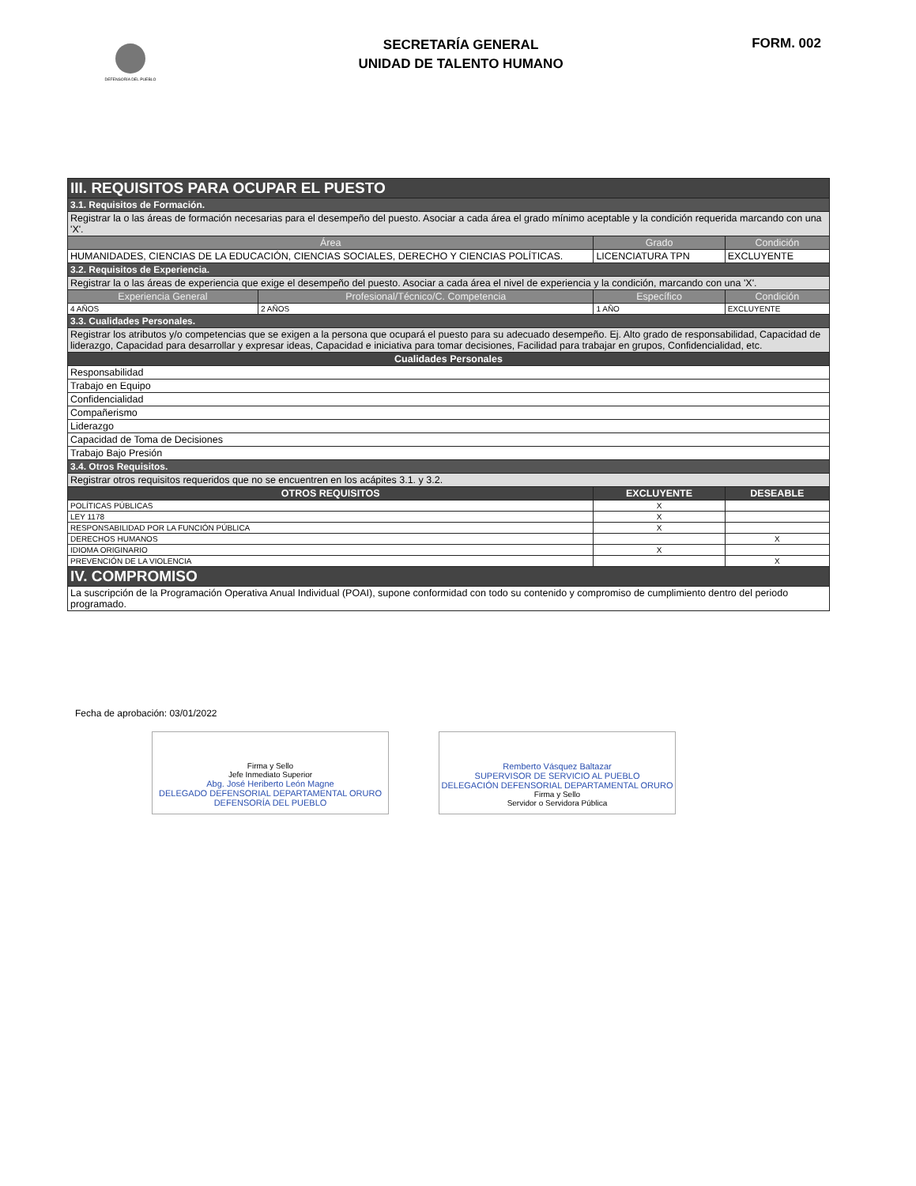DEFENSORÍA DEL PUEBLO
SECRETARÍA GENERAL
UNIDAD DE TALENTO HUMANO
FORM. 002
| III. REQUISITOS PARA OCUPAR EL PUESTO | | | |
| 3.1. Requisitos de Formación. | | | |
| Registrar la o las áreas de formación necesarias para el desempeño del puesto. Asociar a cada área el grado mínimo aceptable y la condición requerida marcando con una 'X'. | | | |
| Área | | Grado | Condición |
| HUMANIDADES, CIENCIAS DE LA EDUCACIÓN, CIENCIAS SOCIALES, DERECHO Y CIENCIAS POLÍTICAS. | | LICENCIATURA TPN | EXCLUYENTE |
| 3.2. Requisitos de Experiencia. | | | |
| Registrar la o las áreas de experiencia que exige el desempeño del puesto. Asociar a cada área el nivel de experiencia y la condición, marcando con una 'X'. | | | |
| Experiencia General | Profesional/Técnico/C. Competencia | Específico | Condición |
| 4 AÑOS | 2 AÑOS | 1 AÑO | EXCLUYENTE |
| 3.3. Cualidades Personales. | | | |
| Registrar los atributos y/o competencias que se exigen a la persona que ocupará el puesto para su adecuado desempeño. Ej. Alto grado de responsabilidad, Capacidad de liderazgo, Capacidad para desarrollar y expresar ideas, Capacidad e iniciativa para tomar decisiones, Facilidad para trabajar en grupos, Confidencialidad, etc. | | | |
| Cualidades Personales | | | |
| Responsabilidad | | | |
| Trabajo en Equipo | | | |
| Confidencialidad | | | |
| Compañerismo | | | |
| Liderazgo | | | |
| Capacidad de Toma de Decisiones | | | |
| Trabajo Bajo Presión | | | |
| 3.4. Otros Requisitos. | | | |
| Registrar otros requisitos requeridos que no se encuentren en los acápites 3.1. y 3.2. | | | |
| OTROS REQUISITOS | | EXCLUYENTE | DESEABLE |
| POLÍTICAS PÚBLICAS | | X | |
| LEY 1178 | | X | |
| RESPONSABILIDAD POR LA FUNCIÓN PÚBLICA | | X | |
| DERECHOS HUMANOS | | | X |
| IDIOMA ORIGINARIO | | X | |
| PREVENCIÓN DE LA VIOLENCIA | | | X |
| IV. COMPROMISO | | | |
| La suscripción de la Programación Operativa Anual Individual (POAI), supone conformidad con todo su contenido y compromiso de cumplimiento dentro del periodo programado. | | | |
Fecha de aprobación: 03/01/2022
Firma y Sello
Jefe Inmediato Superior
Abg. José Heriberto León Magne
DELEGADO DEFENSORIAL DEPARTAMENTAL ORURO
DEFENSORÍA DEL PUEBLO
Remberto Vásquez Baltazar
SUPERVISOR DE SERVICIO AL PUEBLO
DELEGACIÓN DEFENSORIAL DEPARTAMENTAL ORURO
Firma y Sello
Servidor o Servidora Pública